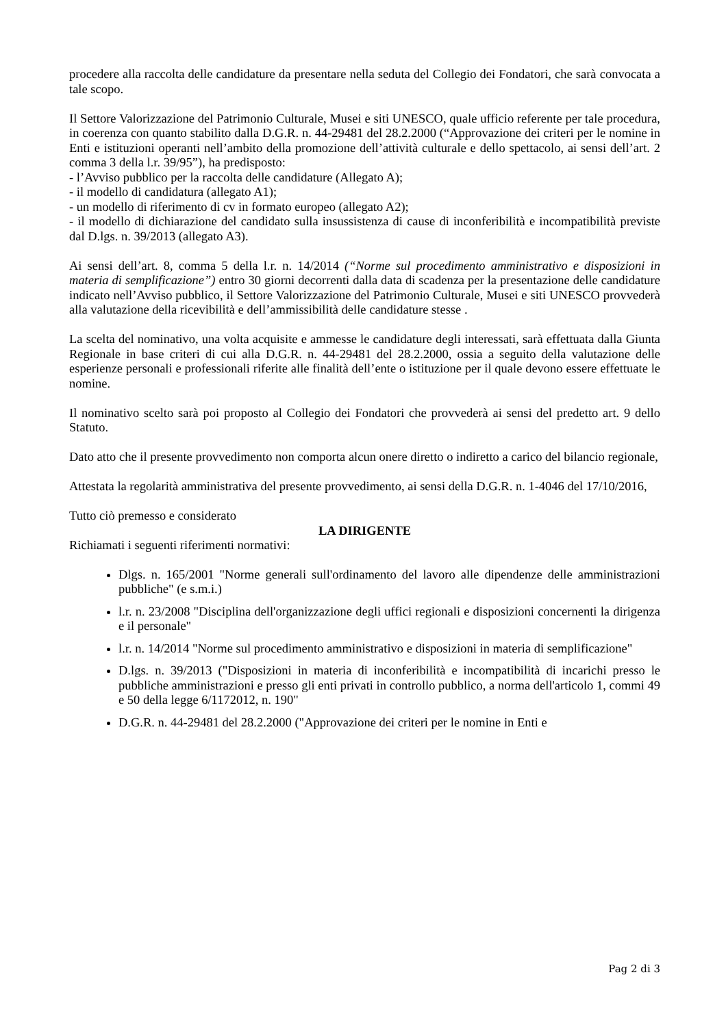procedere alla raccolta delle candidature da presentare nella seduta del Collegio dei Fondatori, che sarà convocata a tale scopo.
Il Settore Valorizzazione del Patrimonio Culturale, Musei e siti UNESCO, quale ufficio referente per tale procedura, in coerenza con quanto stabilito dalla D.G.R. n. 44-29481 del 28.2.2000 (“Approvazione dei criteri per le nomine in Enti e istituzioni operanti nell’ambito della promozione dell’attività culturale e dello spettacolo, ai sensi dell’art. 2 comma 3 della l.r. 39/95”), ha predisposto:
- l’Avviso pubblico per la raccolta delle candidature (Allegato A);
- il modello di candidatura (allegato A1);
- un modello di riferimento di cv in formato europeo (allegato A2);
- il modello di dichiarazione del candidato sulla insussistenza di cause di inconferibilità e incompatibilità previste dal D.lgs. n. 39/2013 (allegato A3).
Ai sensi dell’art. 8, comma 5 della l.r. n. 14/2014 (“Norme sul procedimento amministrativo e disposizioni in materia di semplificazione”) entro 30 giorni decorrenti dalla data di scadenza per la presentazione delle candidature indicato nell’Avviso pubblico, il Settore Valorizzazione del Patrimonio Culturale, Musei e siti UNESCO provvederà alla valutazione della ricevibilità e dell’ammissibilità delle candidature stesse .
La scelta del nominativo, una volta acquisite e ammesse le candidature degli interessati, sarà effettuata dalla Giunta Regionale in base criteri di cui alla D.G.R. n. 44-29481 del 28.2.2000, ossia a seguito della valutazione delle esperienze personali e professionali riferite alle finalità dell’ente o istituzione per il quale devono essere effettuate le nomine.
Il nominativo scelto sarà poi proposto al Collegio dei Fondatori che provvederà ai sensi del predetto art. 9 dello Statuto.
Dato atto che il presente provvedimento non comporta alcun onere diretto o indiretto a carico del bilancio regionale,
Attestata la regolarità amministrativa del presente provvedimento, ai sensi della D.G.R. n. 1-4046 del 17/10/2016,
Tutto ciò premesso e considerato
LA DIRIGENTE
Richiamati i seguenti riferimenti normativi:
Dlgs. n. 165/2001 "Norme generali sull'ordinamento del lavoro alle dipendenze delle amministrazioni pubbliche" (e s.m.i.)
l.r. n. 23/2008 "Disciplina dell'organizzazione degli uffici regionali e disposizioni concernenti la dirigenza e il personale"
l.r. n. 14/2014 "Norme sul procedimento amministrativo e disposizioni in materia di semplificazione"
D.lgs. n. 39/2013 ("Disposizioni in materia di inconferibilità e incompatibilità di incarichi presso le pubbliche amministrazioni e presso gli enti privati in controllo pubblico, a norma dell'articolo 1, commi 49 e 50 della legge 6/1172012, n. 190"
D.G.R. n. 44-29481 del 28.2.2000 ("Approvazione dei criteri per le nomine in Enti e
Pag 2 di 3